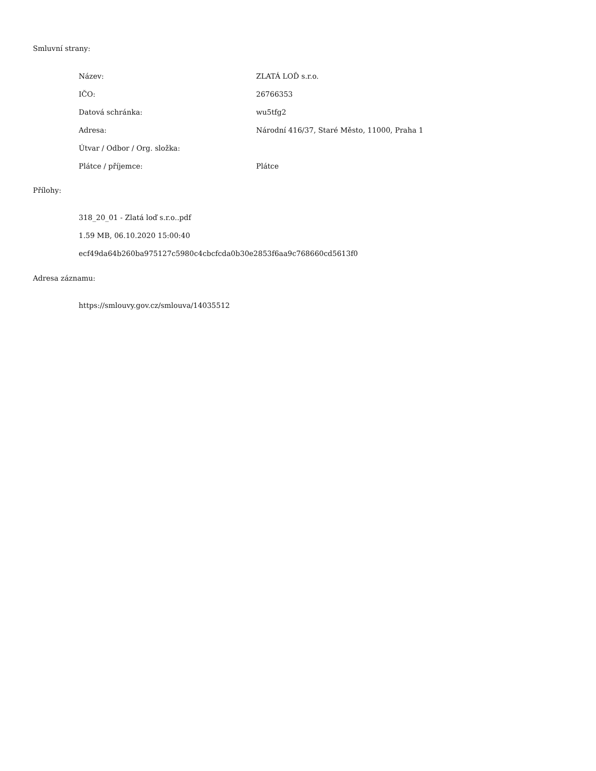Smluvní strany:
| Název: | ZLATÁ LOĎ s.r.o. |
| IČO: | 26766353 |
| Datová schránka: | wu5tfg2 |
| Adresa: | Národní 416/37, Staré Město, 11000, Praha 1 |
| Útvar / Odbor / Org. složka: | |
| Plátce / příjemce: | Plátce |
Přílohy:
318_20_01 - Zlatá loď s.r.o..pdf
1.59 MB, 06.10.2020 15:00:40
ecf49da64b260ba975127c5980c4cbcfcda0b30e2853f6aa9c768660cd5613f0
Adresa záznamu:
https://smlouvy.gov.cz/smlouva/14035512